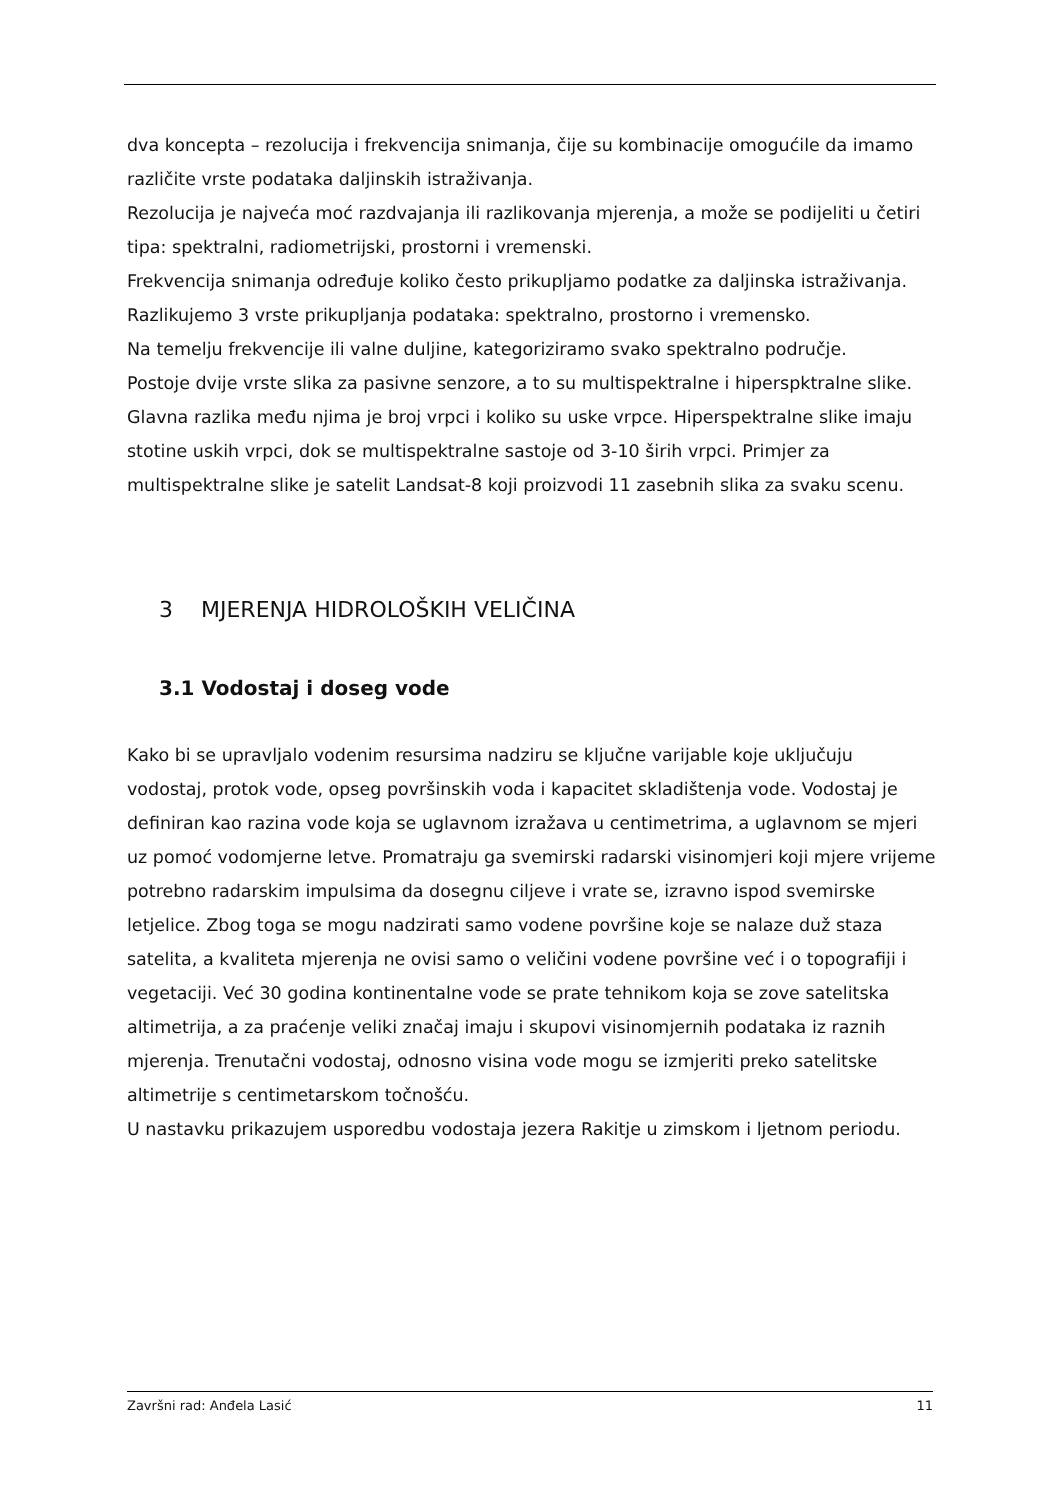dva koncepta – rezolucija i frekvencija snimanja, čije su kombinacije omogućile da imamo različite vrste podataka daljinskih istraživanja.
Rezolucija je najveća moć razdvajanja ili razlikovanja mjerenja, a može se podijeliti u četiri tipa: spektralni, radiometrijski, prostorni i vremenski.
Frekvencija snimanja određuje koliko često prikupljamo podatke za daljinska istraživanja. Razlikujemo 3 vrste prikupljanja podataka: spektralno, prostorno i vremensko.
Na temelju frekvencije ili valne duljine, kategoriziramo svako spektralno područje.
Postoje dvije vrste slika za pasivne senzore, a to su multispektralne i hiperspktralne slike. Glavna razlika među njima je broj vrpci i koliko su uske vrpce. Hiperspektralne slike imaju stotine uskih vrpci, dok se multispektralne sastoje od 3-10 širih vrpci. Primjer za multispektralne slike je satelit Landsat-8 koji proizvodi 11 zasebnih slika za svaku scenu.
3 MJERENJA HIDROLOŠKIH VELIČINA
3.1 Vodostaj i doseg vode
Kako bi se upravljalo vodenim resursima nadziru se ključne varijable koje uključuju vodostaj, protok vode, opseg površinskih voda i kapacitet skladištenja vode. Vodostaj je definiran kao razina vode koja se uglavnom izražava u centimetrima, a uglavnom se mjeri uz pomoć vodomjerne letve. Promatraju ga svemirski radarski visinomjeri koji mjere vrijeme potrebno radarskim impulsima da dosegnu ciljeve i vrate se, izravno ispod svemirske letjelice. Zbog toga se mogu nadzirati samo vodene površine koje se nalaze duž staza satelita, a kvaliteta mjerenja ne ovisi samo o veličini vodene površine već i o topografiji i vegetaciji. Već 30 godina kontinentalne vode se prate tehnikom koja se zove satelitska altimetrija, a za praćenje veliki značaj imaju i skupovi visinomjernih podataka iz raznih mjerenja. Trenutačni vodostaj, odnosno visina vode mogu se izmjeriti preko satelitske altimetrije s centimetarskom točnošću.
U nastavku prikazujem usporedbu vodostaja jezera Rakitje u zimskom i ljetnom periodu.
Završni rad: Anđela Lasić 11